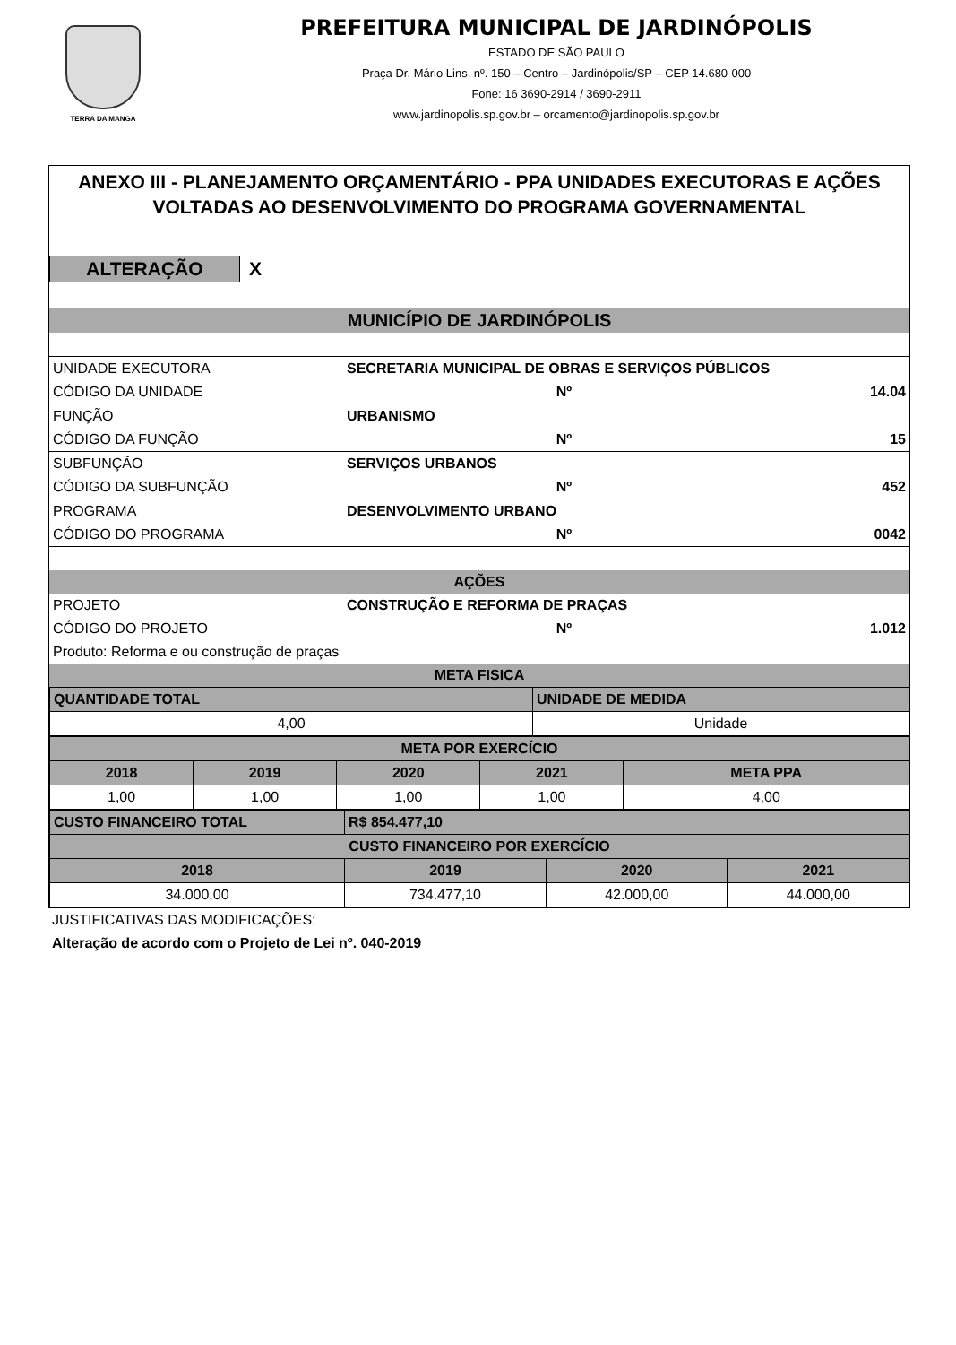TERRA DA MANGA
PREFEITURA MUNICIPAL DE JARDINÓPOLIS
ESTADO DE SÃO PAULO
Praça Dr. Mário Lins, nº. 150 – Centro – Jardinópolis/SP – CEP 14.680-000
Fone: 16 3690-2914 / 3690-2911
www.jardinopolis.sp.gov.br – orcamento@jardinopolis.sp.gov.br
ANEXO III - PLANEJAMENTO ORÇAMENTÁRIO - PPA UNIDADES EXECUTORAS E AÇÕES VOLTADAS AO DESENVOLVIMENTO DO PROGRAMA GOVERNAMENTAL
| ALTERAÇÃO | X |
| MUNICÍPIO DE JARDINÓPOLIS | | | |
| UNIDADE EXECUTORA | SECRETARIA MUNICIPAL DE OBRAS E SERVIÇOS PÚBLICOS | | |
| CÓDIGO DA UNIDADE | | Nº | 14.04 |
| FUNÇÃO | URBANISMO | | |
| CÓDIGO DA FUNÇÃO | | Nº | 15 |
| SUBFUNÇÃO | SERVIÇOS URBANOS | | |
| CÓDIGO DA SUBFUNÇÃO | | Nº | 452 |
| PROGRAMA | DESENVOLVIMENTO URBANO | | |
| CÓDIGO DO PROGRAMA | | Nº | 0042 |
| AÇÕES | | | |
| PROJETO | CONSTRUÇÃO E REFORMA DE PRAÇAS | | |
| CÓDIGO DO PROJETO | | Nº | 1.012 |
| Produto: Reforma e ou construção de praças | | | |
| META FISICA | | | |
| QUANTIDADE TOTAL | UNIDADE DE MEDIDA |
| 4,00 | Unidade |
| META POR EXERCÍCIO | | | | |
| 2018 | 2019 | 2020 | 2021 | META PPA |
| 1,00 | 1,00 | 1,00 | 1,00 | 4,00 |
| CUSTO FINANCEIRO TOTAL | R$ 854.477,10 | | |
| CUSTO FINANCEIRO POR EXERCÍCIO | | | |
| 2018 | 2019 | 2020 | 2021 |
| 34.000,00 | 734.477,10 | 42.000,00 | 44.000,00 |
JUSTIFICATIVAS DAS MODIFICAÇÕES:
Alteração de acordo com o Projeto de Lei nº. 040-2019